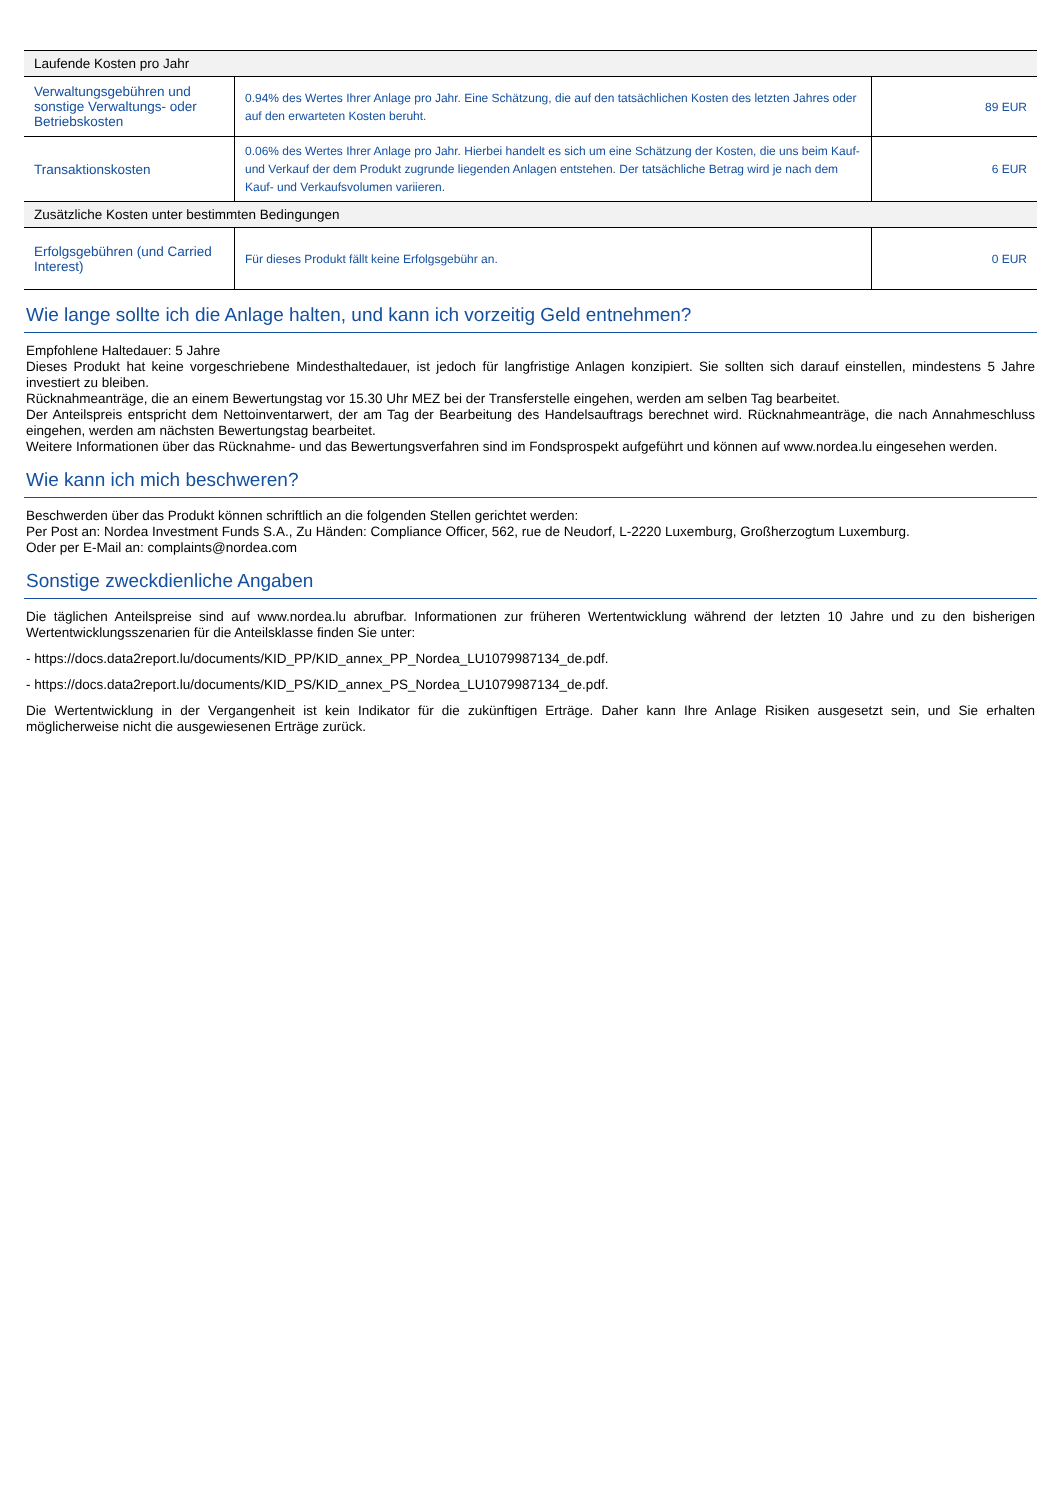| Laufende Kosten pro Jahr | | |
| --- | --- | --- |
| Verwaltungsgebühren und sonstige Verwaltungs- oder Betriebskosten | 0.94% des Wertes Ihrer Anlage pro Jahr. Eine Schätzung, die auf den tatsächlichen Kosten des letzten Jahres oder auf den erwarteten Kosten beruht. | 89 EUR |
| Transaktionskosten | 0.06% des Wertes Ihrer Anlage pro Jahr. Hierbei handelt es sich um eine Schätzung der Kosten, die uns beim Kauf- und Verkauf der dem Produkt zugrunde liegenden Anlagen entstehen. Der tatsächliche Betrag wird je nach dem Kauf- und Verkaufsvolumen variieren. | 6 EUR |
| Zusätzliche Kosten unter bestimmten Bedingungen | | |
| Erfolgsgebühren (und Carried Interest) | Für dieses Produkt fällt keine Erfolgsgebühr an. | 0 EUR |
Wie lange sollte ich die Anlage halten, und kann ich vorzeitig Geld entnehmen?
Empfohlene Haltedauer: 5 Jahre
Dieses Produkt hat keine vorgeschriebene Mindesthaltedauer, ist jedoch für langfristige Anlagen konzipiert. Sie sollten sich darauf einstellen, mindestens 5 Jahre investiert zu bleiben.
Rücknahmeanträge, die an einem Bewertungstag vor 15.30 Uhr MEZ bei der Transferstelle eingehen, werden am selben Tag bearbeitet.
Der Anteilspreis entspricht dem Nettoinventarwert, der am Tag der Bearbeitung des Handelsauftrags berechnet wird. Rücknahmeanträge, die nach Annahmeschluss eingehen, werden am nächsten Bewertungstag bearbeitet.
Weitere Informationen über das Rücknahme- und das Bewertungsverfahren sind im Fondsprospekt aufgeführt und können auf www.nordea.lu eingesehen werden.
Wie kann ich mich beschweren?
Beschwerden über das Produkt können schriftlich an die folgenden Stellen gerichtet werden:
Per Post an: Nordea Investment Funds S.A., Zu Händen: Compliance Officer, 562, rue de Neudorf, L-2220 Luxemburg, Großherzogtum Luxemburg.
Oder per E-Mail an: complaints@nordea.com
Sonstige zweckdienliche Angaben
Die täglichen Anteilspreise sind auf www.nordea.lu abrufbar. Informationen zur früheren Wertentwicklung während der letzten 10 Jahre und zu den bisherigen Wertentwicklungsszenarien für die Anteilsklasse finden Sie unter:
- https://docs.data2report.lu/documents/KID_PP/KID_annex_PP_Nordea_LU1079987134_de.pdf.
- https://docs.data2report.lu/documents/KID_PS/KID_annex_PS_Nordea_LU1079987134_de.pdf.
Die Wertentwicklung in der Vergangenheit ist kein Indikator für die zukünftigen Erträge. Daher kann Ihre Anlage Risiken ausgesetzt sein, und Sie erhalten möglicherweise nicht die ausgewiesenen Erträge zurück.